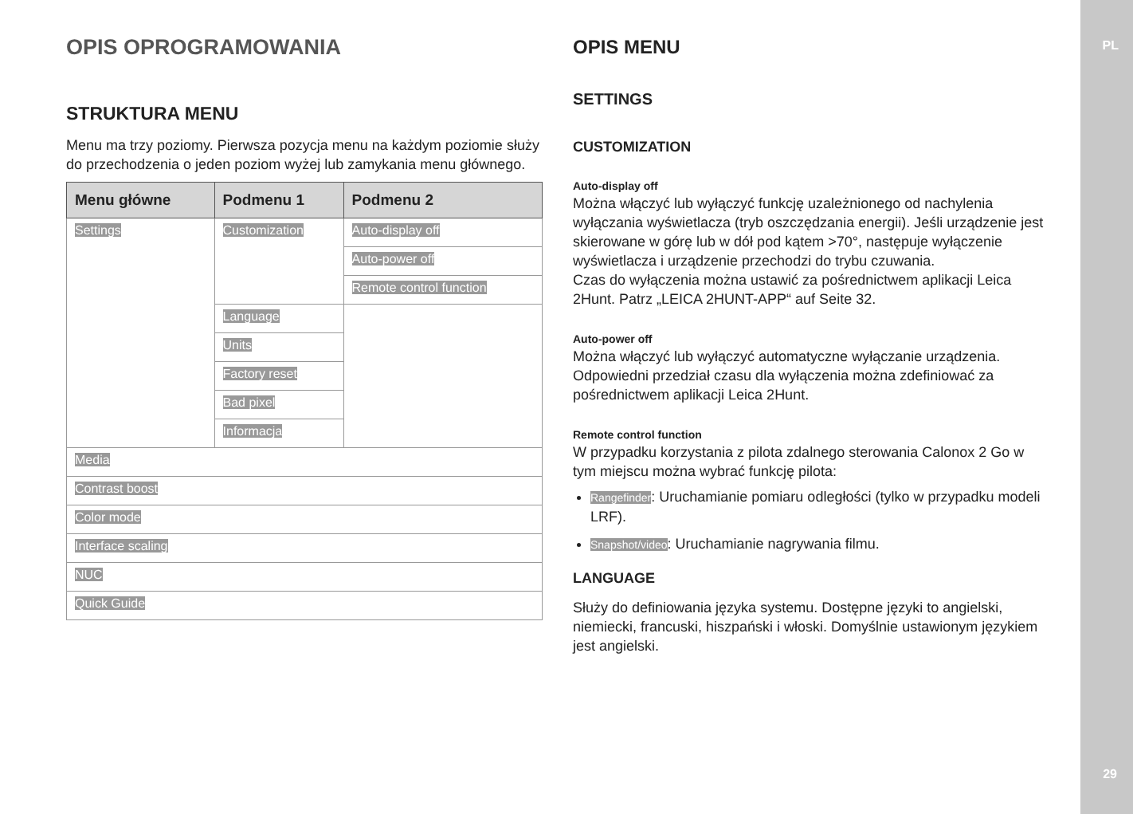PL
29
OPIS OPROGRAMOWANIA
STRUKTURA MENU
Menu ma trzy poziomy. Pierwsza pozycja menu na każdym poziomie służy do przechodzenia o jeden poziom wyżej lub zamykania menu głównego.
| Menu główne | Podmenu 1 | Podmenu 2 |
| --- | --- | --- |
| Settings | Customization | Auto-display off |
| | | Auto-power off |
| | | Remote control function |
| | Language | |
| | Units | |
| | Factory reset | |
| | Bad pixel | |
| | Informacja | |
| Media | | |
| Contrast boost | | |
| Color mode | | |
| Interface scaling | | |
| NUC | | |
| Quick Guide | | |
OPIS MENU
SETTINGS
CUSTOMIZATION
Auto-display off
Można włączyć lub wyłączyć funkcję uzależnionego od nachylenia wyłączania wyświetlacza (tryb oszczędzania energii). Jeśli urządzenie jest skierowane w górę lub w dół pod kątem >70°, następuje wyłączenie wyświetlacza i urządzenie przechodzi do trybu czuwania.
Czas do wyłączenia można ustawić za pośrednictwem aplikacji Leica 2Hunt. Patrz „LEICA 2HUNT-APP“ auf Seite 32.
Auto-power off
Można włączyć lub wyłączyć automatyczne wyłączanie urządzenia. Odpowiedni przedział czasu dla wyłączenia można zdefiniować za pośrednictwem aplikacji Leica 2Hunt.
Remote control function
W przypadku korzystania z pilota zdalnego sterowania Calonox 2 Go w tym miejscu można wybrać funkcję pilota:
Rangefinder: Uruchamianie pomiaru odległości (tylko w przypadku modeli LRF).
Snapshot/video: Uruchamianie nagrywania filmu.
LANGUAGE
Służy do definiowania języka systemu. Dostępne języki to angielski, niemiecki, francuski, hiszpański i włoski. Domyślnie ustawionym językiem jest angielski.